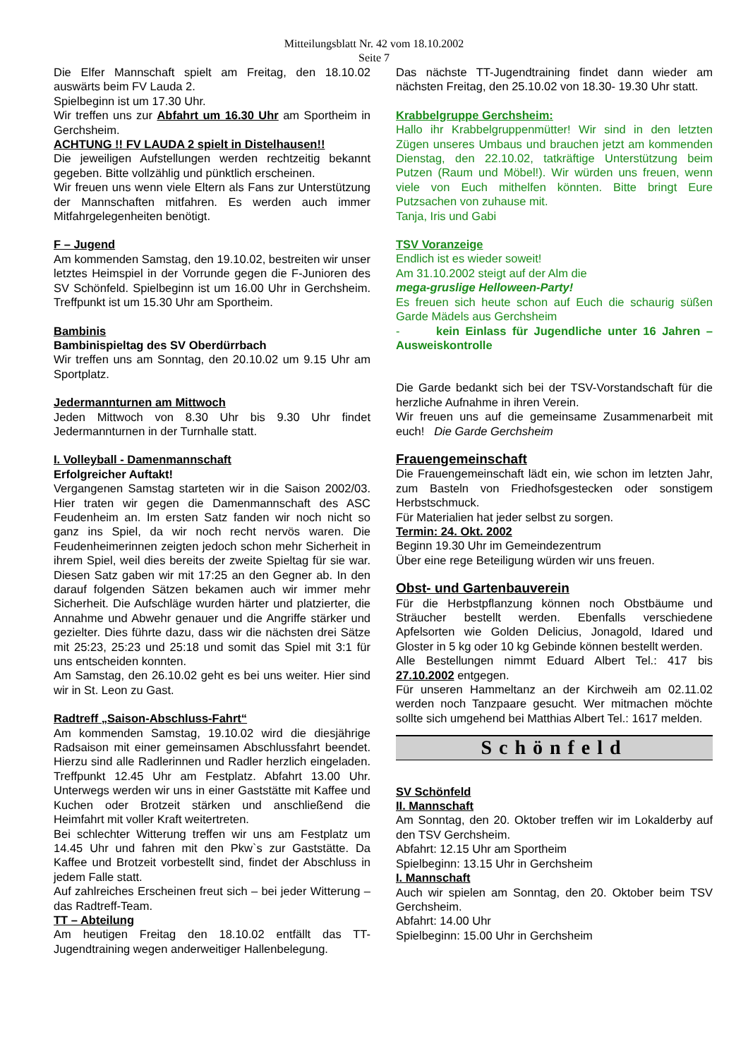Mitteilungsblatt Nr. 42 vom 18.10.2002
Seite 7
Die Elfer Mannschaft spielt am Freitag, den 18.10.02 auswärts beim FV Lauda 2.
Spielbeginn ist um 17.30 Uhr.
Wir treffen uns zur Abfahrt um 16.30 Uhr am Sportheim in Gerchsheim.
ACHTUNG !! FV LAUDA 2 spielt in Distelhausen!!
Die jeweiligen Aufstellungen werden rechtzeitig bekannt gegeben. Bitte vollzählig und pünktlich erscheinen.
Wir freuen uns wenn viele Eltern als Fans zur Unterstützung der Mannschaften mitfahren. Es werden auch immer Mitfahrgelegenheiten benötigt.
F – Jugend
Am kommenden Samstag, den 19.10.02, bestreiten wir unser letztes Heimspiel in der Vorrunde gegen die F-Junioren des SV Schönfeld. Spielbeginn ist um 16.00 Uhr in Gerchsheim. Treffpunkt ist um 15.30 Uhr am Sportheim.
Bambinis
Bambinispieltag des SV Oberdürrbach
Wir treffen uns am Sonntag, den 20.10.02 um 9.15 Uhr am Sportplatz.
Jedermannturnen am Mittwoch
Jeden Mittwoch von 8.30 Uhr bis 9.30 Uhr findet Jedermannturnen in der Turnhalle statt.
I. Volleyball - Damenmannschaft
Erfolgreicher Auftakt!
Vergangenen Samstag starteten wir in die Saison 2002/03. Hier traten wir gegen die Damenmannschaft des ASC Feudenheim an. Im ersten Satz fanden wir noch nicht so ganz ins Spiel, da wir noch recht nervös waren. Die Feudenheimerinnen zeigten jedoch schon mehr Sicherheit in ihrem Spiel, weil dies bereits der zweite Spieltag für sie war. Diesen Satz gaben wir mit 17:25 an den Gegner ab. In den darauf folgenden Sätzen bekamen auch wir immer mehr Sicherheit. Die Aufschläge wurden härter und platzierter, die Annahme und Abwehr genauer und die Angriffe stärker und gezielter. Dies führte dazu, dass wir die nächsten drei Sätze mit 25:23, 25:23 und 25:18 und somit das Spiel mit 3:1 für uns entscheiden konnten.
Am Samstag, den 26.10.02 geht es bei uns weiter. Hier sind wir in St. Leon zu Gast.
Radtreff „Saison-Abschluss-Fahrt“
Am kommenden Samstag, 19.10.02 wird die diesjährige Radsaison mit einer gemeinsamen Abschlussfahrt beendet. Hierzu sind alle Radlerinnen und Radler herzlich eingeladen. Treffpunkt 12.45 Uhr am Festplatz. Abfahrt 13.00 Uhr. Unterwegs werden wir uns in einer Gaststätte mit Kaffee und Kuchen oder Brotzeit stärken und anschließend die Heimfahrt mit voller Kraft weitertreten.
Bei schlechter Witterung treffen wir uns am Festplatz um 14.45 Uhr und fahren mit den Pkw`s zur Gaststätte. Da Kaffee und Brotzeit vorbestellt sind, findet der Abschluss in jedem Falle statt.
Auf zahlreiches Erscheinen freut sich – bei jeder Witterung – das Radtreff-Team.
TT – Abteilung
Am heutigen Freitag den 18.10.02 entfällt das TT-Jugendtraining wegen anderweitiger Hallenbelegung.
Das nächste TT-Jugendtraining findet dann wieder am nächsten Freitag, den 25.10.02 von 18.30- 19.30 Uhr statt.
Krabbelgruppe Gerchsheim:
Hallo ihr Krabbelgruppenmütter! Wir sind in den letzten Zügen unseres Umbaus und brauchen jetzt am kommenden Dienstag, den 22.10.02, tatkräftige Unterstützung beim Putzen (Raum und Möbel!). Wir würden uns freuen, wenn viele von Euch mithelfen könnten. Bitte bringt Eure Putzsachen von zuhause mit.
Tanja, Iris und Gabi
TSV Voranzeige
Endlich ist es wieder soweit!
Am 31.10.2002 steigt auf der Alm die
mega-gruslige Helloween-Party!
Es freuen sich heute schon auf Euch die schaurig süßen Garde Mädels aus Gerchsheim
- kein Einlass für Jugendliche unter 16 Jahren – Ausweiskontrolle
Die Garde bedankt sich bei der TSV-Vorstandschaft für die herzliche Aufnahme in ihren Verein.
Wir freuen uns auf die gemeinsame Zusammenarbeit mit euch! Die Garde Gerchsheim
Frauengemeinschaft
Die Frauengemeinschaft lädt ein, wie schon im letzten Jahr, zum Basteln von Friedhofsgestecken oder sonstigem Herbstschmuck.
Für Materialien hat jeder selbst zu sorgen.
Termin: 24. Okt. 2002
Beginn 19.30 Uhr im Gemeindezentrum
Über eine rege Beteiligung würden wir uns freuen.
Obst- und Gartenbauverein
Für die Herbstpflanzung können noch Obstbäume und Sträucher bestellt werden. Ebenfalls verschiedene Apfelsorten wie Golden Delicius, Jonagold, Idared und Gloster in 5 kg oder 10 kg Gebinde können bestellt werden.
Alle Bestellungen nimmt Eduard Albert Tel.: 417 bis 27.10.2002 entgegen.
Für unseren Hammeltanz an der Kirchweih am 02.11.02 werden noch Tanzpaare gesucht. Wer mitmachen möchte sollte sich umgehend bei Matthias Albert Tel.: 1617 melden.
Schönfeld
SV Schönfeld
II. Mannschaft
Am Sonntag, den 20. Oktober treffen wir im Lokalderby auf den TSV Gerchsheim.
Abfahrt: 12.15 Uhr am Sportheim
Spielbeginn: 13.15 Uhr in Gerchsheim
I. Mannschaft
Auch wir spielen am Sonntag, den 20. Oktober beim TSV Gerchsheim.
Abfahrt: 14.00 Uhr
Spielbeginn: 15.00 Uhr in Gerchsheim